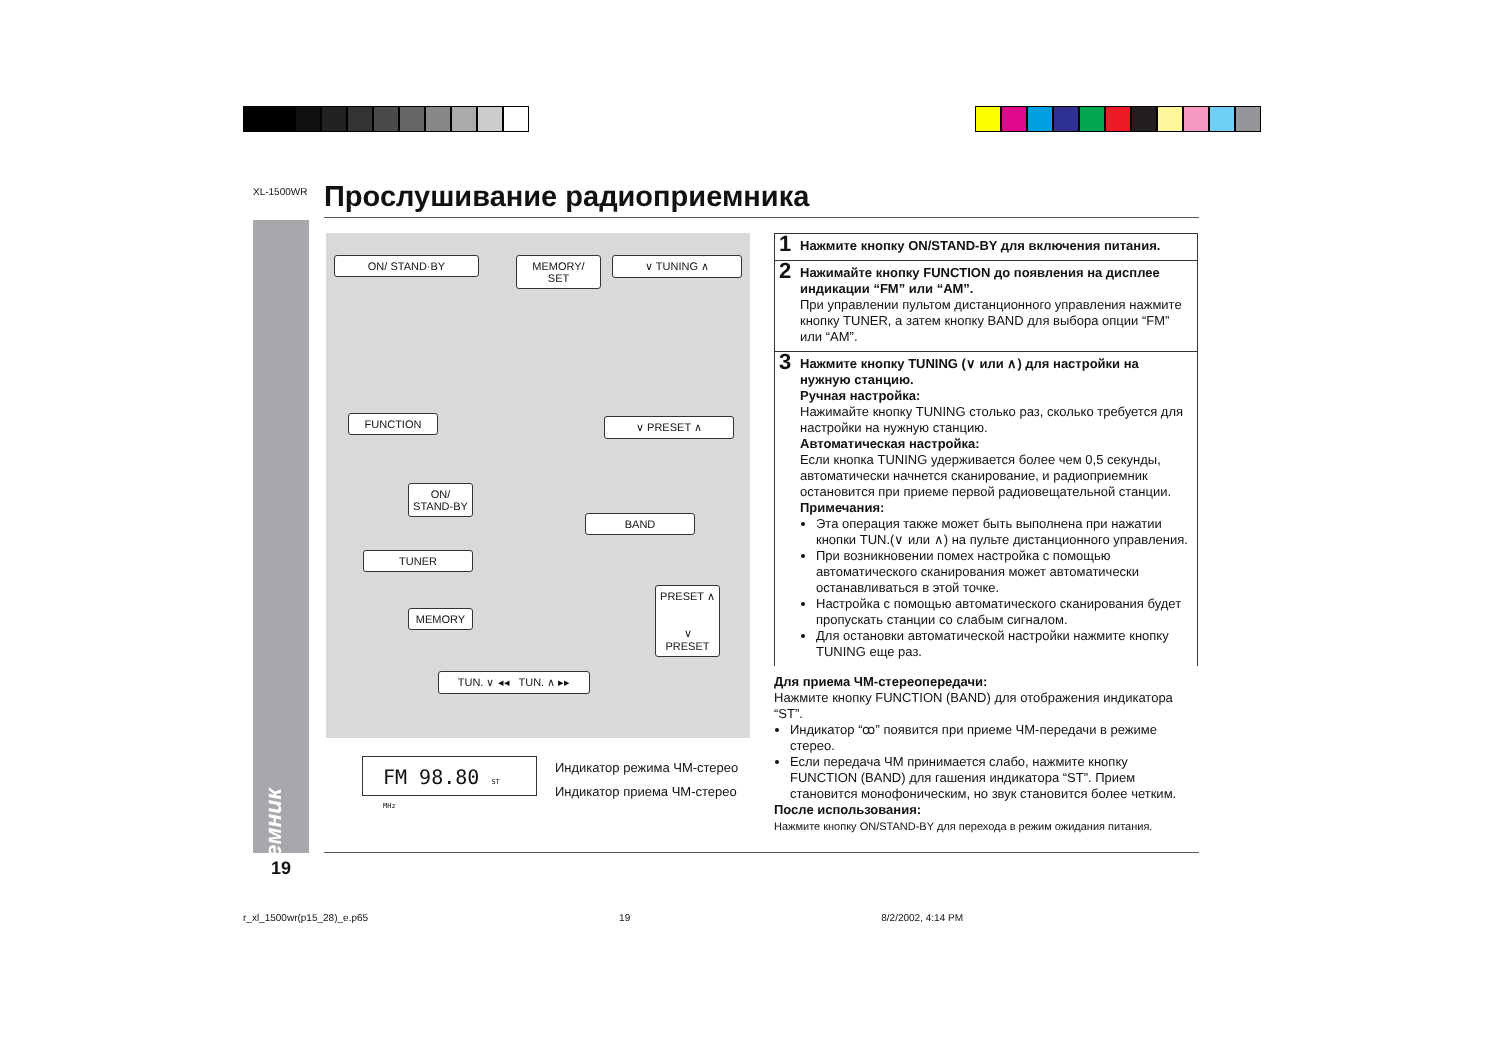XL-1500WR Прослушивание радиоприемника
Радиоприемник
ON/ STAND·BY MEMORY/ SET ∨ TUNING ∧
FUNCTION ∨ PRESET ∧
ON/ STAND-BY
BAND
TUNER
MEMORY
PRESET ∧
∨ PRESET
TUN. ∨ ◂◂ TUN. ∧ ▸▸
FM 98.80 ST MHz
Индикатор режима ЧМ-стерео
Индикатор приема ЧМ-стерео
1 Нажмите кнопку ON/STAND-BY для включения питания.
2 Нажимайте кнопку FUNCTION до появления на дисплее индикации “FM” или “AM”.
При управлении пультом дистанционного управления нажмите кнопку TUNER, а затем кнопку BAND для выбора опции “FM” или “AM”.
3 Нажмите кнопку TUNING (∨ или ∧) для настройки на нужную станцию.
Ручная настройка:
Нажимайте кнопку TUNING столько раз, сколько требуется для настройки на нужную станцию.
Автоматическая настройка:
Если кнопка TUNING удерживается более чем 0,5 секунды, автоматически начнется сканирование, и радиоприемник остановится при приеме первой радиовещательной станции.
Примечания:
Эта операция также может быть выполнена при нажатии кнопки TUN.(∨ или ∧) на пульте дистанционного управления.
При возникновении помех настройка с помощью автоматического сканирования может автоматически останавливаться в этой точке.
Настройка с помощью автоматического сканирования будет пропускать станции со слабым сигналом.
Для остановки автоматической настройки нажмите кнопку TUNING еще раз.
Для приема ЧМ-стереопередачи:
Нажмите кнопку FUNCTION (BAND) для отображения индикатора “ST”.
Индикатор “ꝏ” появится при приеме ЧМ-передачи в режиме стерео.
Если передача ЧМ принимается слабо, нажмите кнопку FUNCTION (BAND) для гашения индикатора “ST”. Прием становится монофоническим, но звук становится более четким.
После использования:
Нажмите кнопку ON/STAND-BY для перехода в режим ожидания питания.
19
r_xl_1500wr(p15_28)_e.p65 19 8/2/2002, 4:14 PM